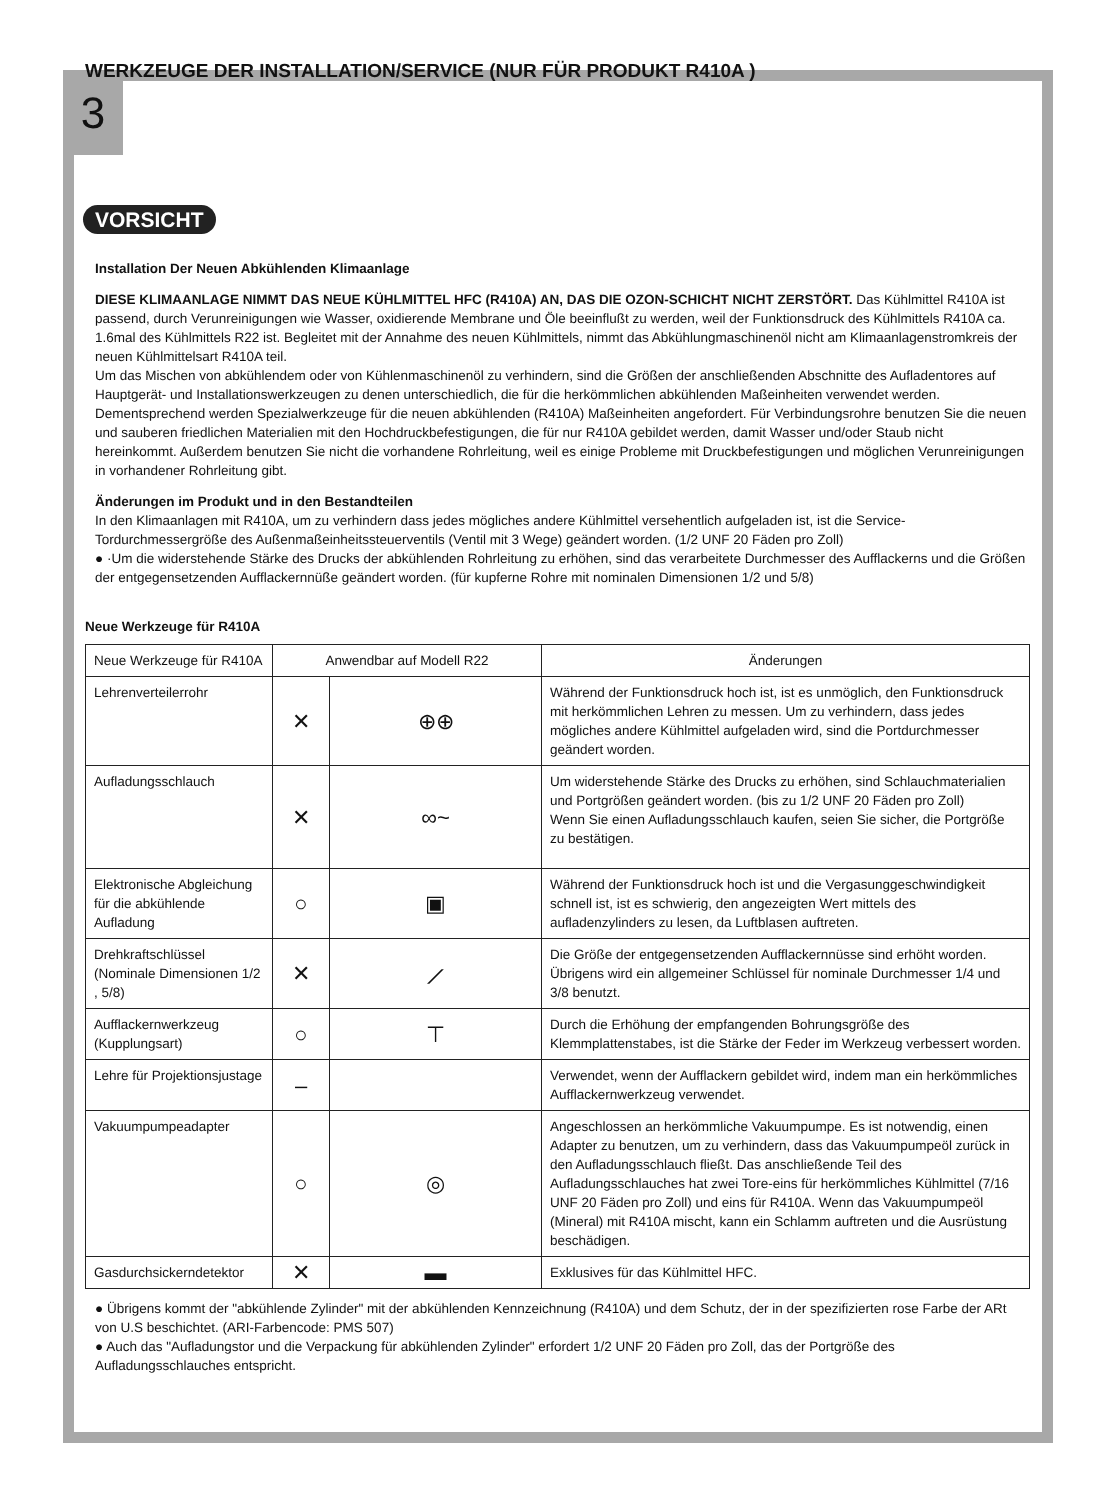3
WERKZEUGE DER INSTALLATION/SERVICE (NUR FÜR PRODUKT R410A )
VORSICHT
Installation Der Neuen Abkühlenden Klimaanlage
DIESE KLIMAANLAGE NIMMT DAS NEUE KÜHLMITTEL HFC (R410A) AN, DAS DIE OZON-SCHICHT NICHT ZERSTÖRT. Das Kühlmittel R410A ist passend, durch Verunreinigungen wie Wasser, oxidierende Membrane und Öle beeinflußt zu werden, weil der Funktionsdruck des Kühlmittels R410A ca. 1.6mal des Kühlmittels R22 ist. Begleitet mit der Annahme des neuen Kühlmittels, nimmt das Abkühlungmaschinenöl nicht am Klimaanlagenstromkreis der neuen Kühlmittelsart R410A teil.
Um das Mischen von abkühlendem oder von Kühlenmaschinenöl zu verhindern, sind die Größen der anschließenden Abschnitte des Aufladentores auf Hauptgerät- und Installationswerkzeugen zu denen unterschiedlich, die für die herkömmlichen abkühlenden Maßeinheiten verwendet werden. Dementsprechend werden Spezialwerkzeuge für die neuen abkühlenden (R410A) Maßeinheiten angefordert. Für Verbindungsrohre benutzen Sie die neuen und sauberen friedlichen Materialien mit den Hochdruckbefestigungen, die für nur R410A gebildet werden, damit Wasser und/oder Staub nicht hereinkommt. Außerdem benutzen Sie nicht die vorhandene Rohrleitung, weil es einige Probleme mit Druckbefestigungen und möglichen Verunreinigungen in vorhandener Rohrleitung gibt.
Änderungen im Produkt und in den Bestandteilen
In den Klimaanlagen mit R410A, um zu verhindern dass jedes mögliches andere Kühlmittel versehentlich aufgeladen ist, ist die Service-Tordurchmessergröße des Außenmaßeinheitssteuerventils (Ventil mit 3 Wege) geändert worden. (1/2 UNF 20 Fäden pro Zoll)
● ·Um die widerstehende Stärke des Drucks der abkühlenden Rohrleitung zu erhöhen, sind das verarbeitete Durchmesser des Aufflackerns und die Größen der entgegensetzenden Aufflackernnüße geändert worden. (für kupferne Rohre mit nominalen Dimensionen 1/2 und 5/8)
Neue Werkzeuge für R410A
| Neue Werkzeuge für R410A | Anwendbar auf Modell R22 | | Änderungen |
| --- | --- | --- | --- |
| Lehrenverteilerrohr | ✕ | ⊕⊕ | Während der Funktionsdruck hoch ist, ist es unmöglich, den Funktionsdruck mit herkömmlichen Lehren zu messen. Um zu verhindern, dass jedes mögliches andere Kühlmittel aufgeladen wird, sind die Portdurchmesser geändert worden. |
| Aufladungsschlauch | ✕ | ∞~ | Um widerstehende Stärke des Drucks zu erhöhen, sind Schlauchmaterialien und Portgrößen geändert worden. (bis zu 1/2 UNF 20 Fäden pro Zoll) Wenn Sie einen Aufladungsschlauch kaufen, seien Sie sicher, die Portgröße zu bestätigen. |
| Elektronische Abgleichung für die abkühlende Aufladung | ○ | ▣ | Während der Funktionsdruck hoch ist und die Vergasunggeschwindigkeit schnell ist, ist es schwierig, den angezeigten Wert mittels des aufladenzylinders zu lesen, da Luftblasen auftreten. |
| Drehkraftschlüssel (Nominale Dimensionen 1/2 , 5/8) | ✕ | ⟋ | Die Größe der entgegensetzenden Aufflackernnüsse sind erhöht worden. Übrigens wird ein allgemeiner Schlüssel für nominale Durchmesser 1/4 und 3/8 benutzt. |
| Aufflackernwerkzeug (Kupplungsart) | ○ | ⊤ | Durch die Erhöhung der empfangenden Bohrungsgröße des Klemmplattenstabes, ist die Stärke der Feder im Werkzeug verbessert worden. |
| Lehre für Projektionsjustage | – | | Verwendet, wenn der Aufflackern gebildet wird, indem man ein herkömmliches Aufflackernwerkzeug verwendet. |
| Vakuumpumpeadapter | ○ | ◎ | Angeschlossen an herkömmliche Vakuumpumpe. Es ist notwendig, einen Adapter zu benutzen, um zu verhindern, dass das Vakuumpumpeöl zurück in den Aufladungsschlauch fließt. Das anschließende Teil des Aufladungsschlauches hat zwei Tore-eins für herkömmliches Kühlmittel (7/16 UNF 20 Fäden pro Zoll) und eins für R410A. Wenn das Vakuumpumpeöl (Mineral) mit R410A mischt, kann ein Schlamm auftreten und die Ausrüstung beschädigen. |
| Gasdurchsickerndetektor | ✕ | ▬ | Exklusives für das Kühlmittel HFC. |
● Übrigens kommt der "abkühlende Zylinder" mit der abkühlenden Kennzeichnung (R410A) und dem Schutz, der in der spezifizierten rose Farbe der ARt von U.S beschichtet. (ARI-Farbencode: PMS 507)
● Auch das "Aufladungstor und die Verpackung für abkühlenden Zylinder" erfordert 1/2 UNF 20 Fäden pro Zoll, das der Portgröße des Aufladungsschlauches entspricht.